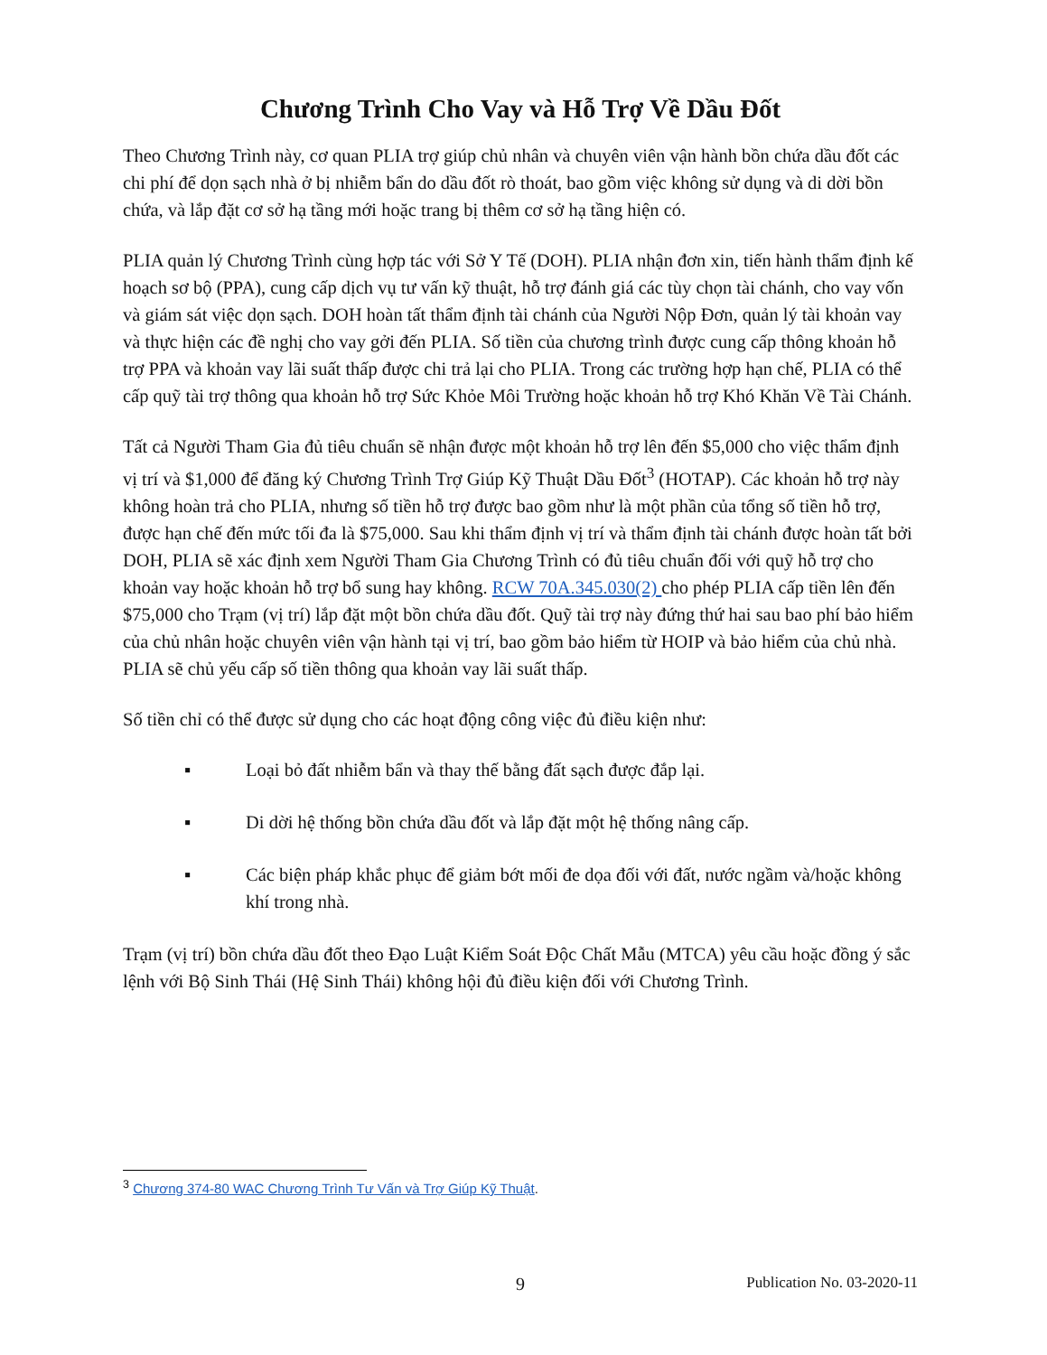Chương Trình Cho Vay và Hỗ Trợ Về Dầu Đốt
Theo Chương Trình này, cơ quan PLIA trợ giúp chủ nhân và chuyên viên vận hành bồn chứa dầu đốt các chi phí để dọn sạch nhà ở bị nhiễm bẩn do dầu đốt rò thoát, bao gồm việc không sử dụng và di dời bồn chứa, và lắp đặt cơ sở hạ tầng mới hoặc trang bị thêm cơ sở hạ tầng hiện có.
PLIA quản lý Chương Trình cùng hợp tác với Sở Y Tế (DOH). PLIA nhận đơn xin, tiến hành thẩm định kế hoạch sơ bộ (PPA), cung cấp dịch vụ tư vấn kỹ thuật, hỗ trợ đánh giá các tùy chọn tài chánh, cho vay vốn và giám sát việc dọn sạch. DOH hoàn tất thẩm định tài chánh của Người Nộp Đơn, quản lý tài khoản vay và thực hiện các đề nghị cho vay gởi đến PLIA. Số tiền của chương trình được cung cấp thông khoản hỗ trợ PPA và khoản vay lãi suất thấp được chi trả lại cho PLIA. Trong các trường hợp hạn chế, PLIA có thể cấp quỹ tài trợ thông qua khoản hỗ trợ Sức Khỏe Môi Trường hoặc khoản hỗ trợ Khó Khăn Về Tài Chánh.
Tất cả Người Tham Gia đủ tiêu chuẩn sẽ nhận được một khoản hỗ trợ lên đến $5,000 cho việc thẩm định vị trí và $1,000 để đăng ký Chương Trình Trợ Giúp Kỹ Thuật Dầu Đốt<sup>3</sup> (HOTAP). Các khoản hỗ trợ này không hoàn trả cho PLIA, nhưng số tiền hỗ trợ được bao gồm như là một phần của tổng số tiền hỗ trợ, được hạn chế đến mức tối đa là $75,000. Sau khi thẩm định vị trí và thẩm định tài chánh được hoàn tất bởi DOH, PLIA sẽ xác định xem Người Tham Gia Chương Trình có đủ tiêu chuẩn đối với quỹ hỗ trợ cho khoản vay hoặc khoản hỗ trợ bổ sung hay không. RCW 70A.345.030(2) cho phép PLIA cấp tiền lên đến $75,000 cho Trạm (vị trí) lắp đặt một bồn chứa dầu đốt. Quỹ tài trợ này đứng thứ hai sau bao phí bảo hiểm của chủ nhân hoặc chuyên viên vận hành tại vị trí, bao gồm bảo hiểm từ HOIP và bảo hiểm của chủ nhà. PLIA sẽ chủ yếu cấp số tiền thông qua khoản vay lãi suất thấp.
Số tiền chỉ có thể được sử dụng cho các hoạt động công việc đủ điều kiện như:
▪ Loại bỏ đất nhiễm bẩn và thay thế bằng đất sạch được đắp lại.
▪ Di dời hệ thống bồn chứa dầu đốt và lắp đặt một hệ thống nâng cấp.
▪ Các biện pháp khắc phục để giảm bớt mối đe dọa đối với đất, nước ngầm và/hoặc không khí trong nhà.
Trạm (vị trí) bồn chứa dầu đốt theo Đạo Luật Kiểm Soát Độc Chất Mẫu (MTCA) yêu cầu hoặc đồng ý sắc lệnh với Bộ Sinh Thái (Hệ Sinh Thái) không hội đủ điều kiện đối với Chương Trình.
<sup>3</sup> Chương 374-80 WAC Chương Trình Tư Vấn và Trợ Giúp Kỹ Thuật.
9 Publication No. 03-2020-11